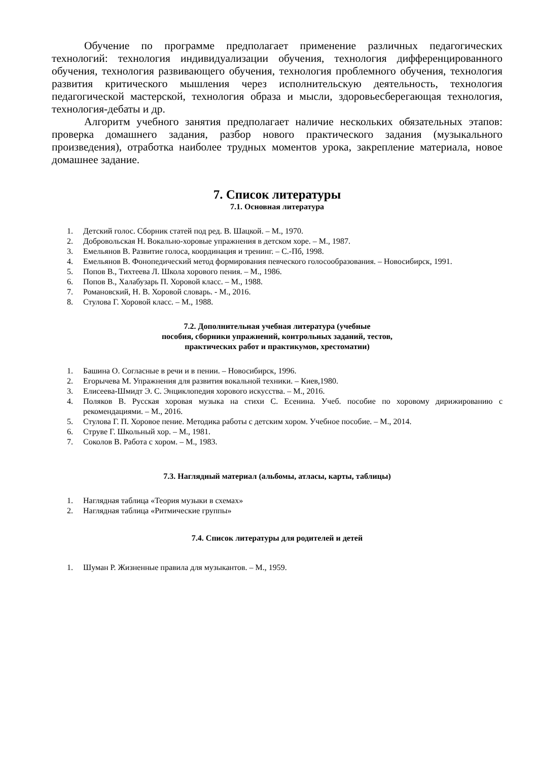Обучение по программе предполагает применение различных педагогических технологий: технология индивидуализации обучения, технология дифференцированного обучения, технология развивающего обучения, технология проблемного обучения, технология развития критического мышления через исполнительскую деятельность, технология педагогической мастерской, технология образа и мысли, здоровьесберегающая технология, технология-дебаты и др.
Алгоритм учебного занятия предполагает наличие нескольких обязательных этапов: проверка домашнего задания, разбор нового практического задания (музыкального произведения), отработка наиболее трудных моментов урока, закрепление материала, новое домашнее задание.
7. Список литературы
7.1. Основная литература
1. Детский голос. Сборник статей под ред. В. Шацкой. – М., 1970.
2. Добровольская Н. Вокально-хоровые упражнения в детском хоре. – М., 1987.
3. Емельянов В. Развитие голоса, координация и тренинг. – С.-Пб, 1998.
4. Емельянов В. Фонопедический метод формирования певческого голосообразования. – Новосибирск, 1991.
5. Попов В., Тихтеева Л. Школа хорового пения. – М., 1986.
6. Попов В., Халабузарь П. Хоровой класс. – М., 1988.
7. Романовский, Н. В. Хоровой словарь. - М., 2016.
8. Стулова Г. Хоровой класс. – М., 1988.
7.2. Дополнительная учебная литература (учебные
пособия, сборники упражнений, контрольных заданий, тестов,
практических работ и практикумов, хрестоматии)
1. Башина О. Согласные в речи и в пении. – Новосибирск, 1996.
2. Егорычева М. Упражнения для развития вокальной техники. – Киев,1980.
3. Елисеева-Шмидт Э. С. Энциклопедия хорового искусства. – М., 2016.
4. Поляков В. Русская хоровая музыка на стихи С. Есенина. Учеб. пособие по хоровому дирижированию с рекомендациями. – М., 2016.
5. Стулова Г. П. Хоровое пение. Методика работы с детским хором. Учебное пособие. – М., 2014.
6. Струве Г. Школьный хор. – М., 1981.
7. Соколов В. Работа с хором. – М., 1983.
7.3. Наглядный материал (альбомы, атласы, карты, таблицы)
1. Наглядная таблица «Теория музыки в схемах»
2. Наглядная таблица «Ритмические группы»
7.4. Список литературы для родителей и детей
1. Шуман Р. Жизненные правила для музыкантов. – М., 1959.